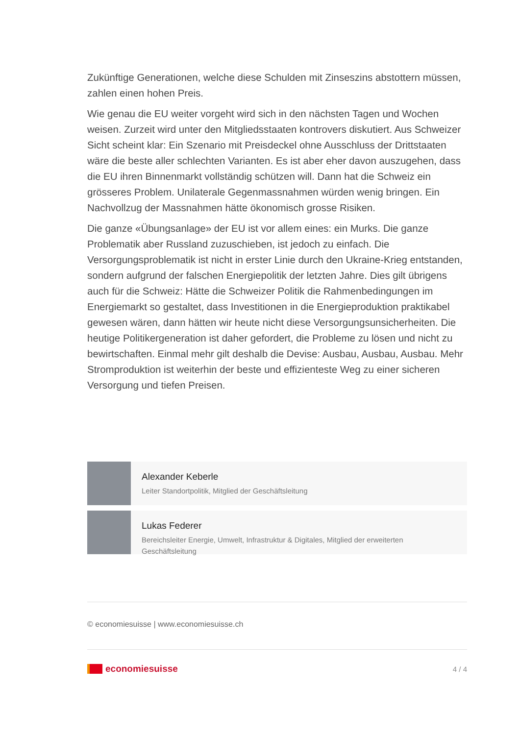Zukünftige Generationen, welche diese Schulden mit Zinseszins abstottern müssen, zahlen einen hohen Preis.
Wie genau die EU weiter vorgeht wird sich in den nächsten Tagen und Wochen weisen. Zurzeit wird unter den Mitgliedsstaaten kontrovers diskutiert. Aus Schweizer Sicht scheint klar: Ein Szenario mit Preisdeckel ohne Ausschluss der Drittstaaten wäre die beste aller schlechten Varianten. Es ist aber eher davon auszugehen, dass die EU ihren Binnenmarkt vollständig schützen will. Dann hat die Schweiz ein grösseres Problem. Unilaterale Gegenmassnahmen würden wenig bringen. Ein Nachvollzug der Massnahmen hätte ökonomisch grosse Risiken.
Die ganze «Übungsanlage» der EU ist vor allem eines: ein Murks. Die ganze Problematik aber Russland zuzuschieben, ist jedoch zu einfach. Die Versorgungsproblematik ist nicht in erster Linie durch den Ukraine-Krieg entstanden, sondern aufgrund der falschen Energiepolitik der letzten Jahre. Dies gilt übrigens auch für die Schweiz: Hätte die Schweizer Politik die Rahmenbedingungen im Energiemarkt so gestaltet, dass Investitionen in die Energieproduktion praktikabel gewesen wären, dann hätten wir heute nicht diese Versorgungsunsicherheiten. Die heutige Politikergeneration ist daher gefordert, die Probleme zu lösen und nicht zu bewirtschaften. Einmal mehr gilt deshalb die Devise: Ausbau, Ausbau, Ausbau. Mehr Stromproduktion ist weiterhin der beste und effizienteste Weg zu einer sicheren Versorgung und tiefen Preisen.
Alexander Keberle
Leiter Standortpolitik, Mitglied der Geschäftsleitung
Lukas Federer
Bereichsleiter Energie, Umwelt, Infrastruktur & Digitales, Mitglied der erweiterten Geschäftsleitung
© economiesuisse | www.economiesuisse.ch
economiesuisse
4 / 4